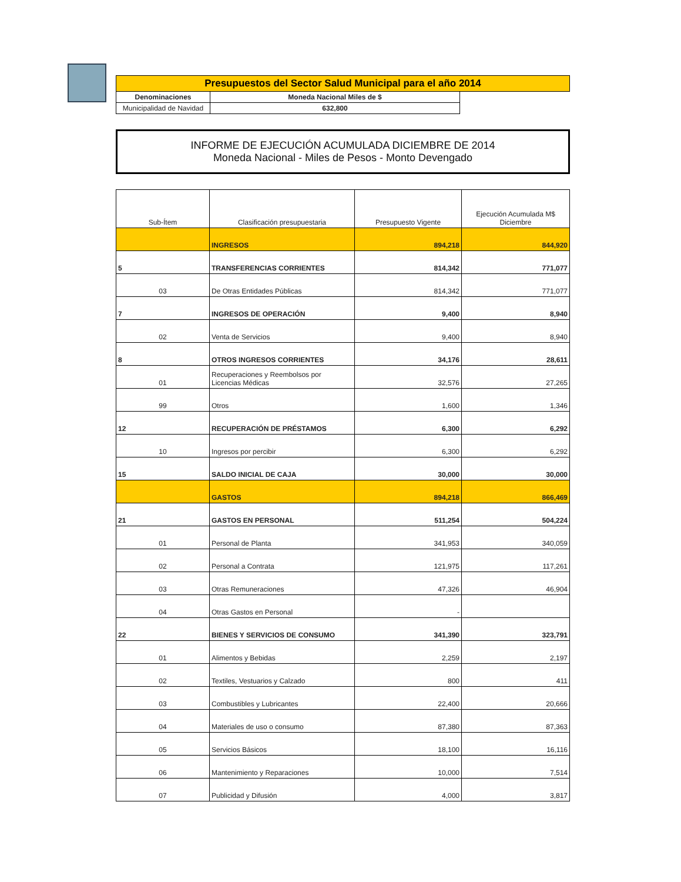| Presupuestos del Sector Salud Municipal para el año 2014 | | |
| Denominaciones | Moneda Nacional Miles de $ | |
| Municipalidad de Navidad | 632,800 | |
INFORME DE EJECUCIÓN ACUMULADA DICIEMBRE DE 2014
Moneda Nacional - Miles de Pesos - Monto Devengado
| Sub-Ítem | Clasificación presupuestaria | Presupuesto Vigente | Ejecución Acumulada M$ Diciembre |
| --- | --- | --- | --- |
| | INGRESOS | 894,218 | 844,920 |
| 5 | TRANSFERENCIAS CORRIENTES | 814,342 | 771,077 |
| 03 | De Otras Entidades Públicas | 814,342 | 771,077 |
| 7 | INGRESOS DE OPERACIÓN | 9,400 | 8,940 |
| 02 | Venta de Servicios | 9,400 | 8,940 |
| 8 | OTROS INGRESOS CORRIENTES | 34,176 | 28,611 |
| 01 | Recuperaciones y Reembolsos por Licencias Médicas | 32,576 | 27,265 |
| 99 | Otros | 1,600 | 1,346 |
| 12 | RECUPERACIÓN DE PRÉSTAMOS | 6,300 | 6,292 |
| 10 | Ingresos por percibir | 6,300 | 6,292 |
| 15 | SALDO INICIAL DE CAJA | 30,000 | 30,000 |
| | GASTOS | 894,218 | 866,469 |
| 21 | GASTOS EN PERSONAL | 511,254 | 504,224 |
| 01 | Personal de Planta | 341,953 | 340,059 |
| 02 | Personal a Contrata | 121,975 | 117,261 |
| 03 | Otras Remuneraciones | 47,326 | 46,904 |
| 04 | Otras Gastos en Personal | - | |
| 22 | BIENES Y SERVICIOS DE CONSUMO | 341,390 | 323,791 |
| 01 | Alimentos y Bebidas | 2,259 | 2,197 |
| 02 | Textiles, Vestuarios y Calzado | 800 | 411 |
| 03 | Combustibles y Lubricantes | 22,400 | 20,666 |
| 04 | Materiales de uso o consumo | 87,380 | 87,363 |
| 05 | Servicios Básicos | 18,100 | 16,116 |
| 06 | Mantenimiento y Reparaciones | 10,000 | 7,514 |
| 07 | Publicidad y Difusión | 4,000 | 3,817 |